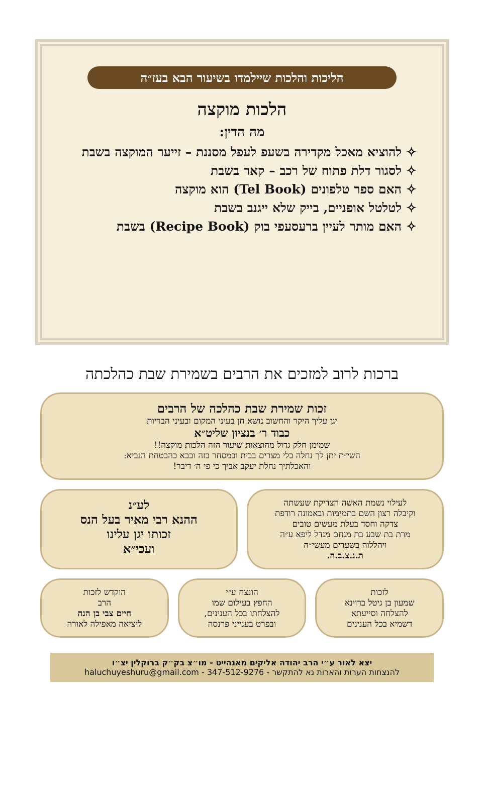הליכות והלכות שיילמדו בשיעור הבא בעז״ה
הלכות מוקצה
מה הדין:
להוציא מאכל מקדירה בשעפ לעפל מסננת – זייער המוקצה בשבת
לסגור דלת פתוח של רכב – קאר בשבת
האם ספר טלפונים (Tel Book) הוא מוקצה
לטלטל אופניים, בייק שלא ייגנב בשבת
האם מותר לעיין ברעסעפי בוק (Recipe Book) בשבת
ברכות לרוב למזכים את הרבים בשמירת שבת כהלכתה
זכות שמירת שבת כהלכה של הרבים
יגן עליך היקר והחשוב נושא חן בעיני המקום ובעיני הבריות
כבוד ר׳ בנציון שליט״א
שמימן חלק גדול מהוצאות שיעור הזה הלכות מוקצה!!
השי״ת יתן לך נחלה בלי מצרים בבית ובמסחר בזה ובבא כהבטחת הנביא:
והאכלתיך נחלת יעקב אביך כי פי ה׳ דיבר!
לעילוי נשמת האשה הצדיקת שעשתה
וקיבלה רצון השם בתמימות ובאמונה רודפת
צדקה וחסד בעלת מעשים טובים
מרת בת שבע בת מנחם מנדל ליפא ע״ה
ויהללוה בשערים מעשי״ה
ת.נ.צ.ב.ה.
לע״נ
ההנא רבי מאיר בעל הנס
זכותו יגן עלינו
ועכי״א
לזכות
שמעון בן גיטל ברוינא
להצלחה וסייעתא
דשמיא בכל הענינים
הונצח ע״י
החפץ בעילום שמו
להצלחתו בכל הענינים,
ובפרט בענייני פרנסה
הוקדש לזכות
הרב
חיים צבי בן הנה
ליציאה מאפילה לאורה
יצא לאור ע״י הרב יהודה אליקים מאנהייט - מו״צ בק״ק ברוקלין יצ״ו
להנצחות הערות והארות נא להתקשר - 347-512-9276 - haluchuyeshuru@gmail.com